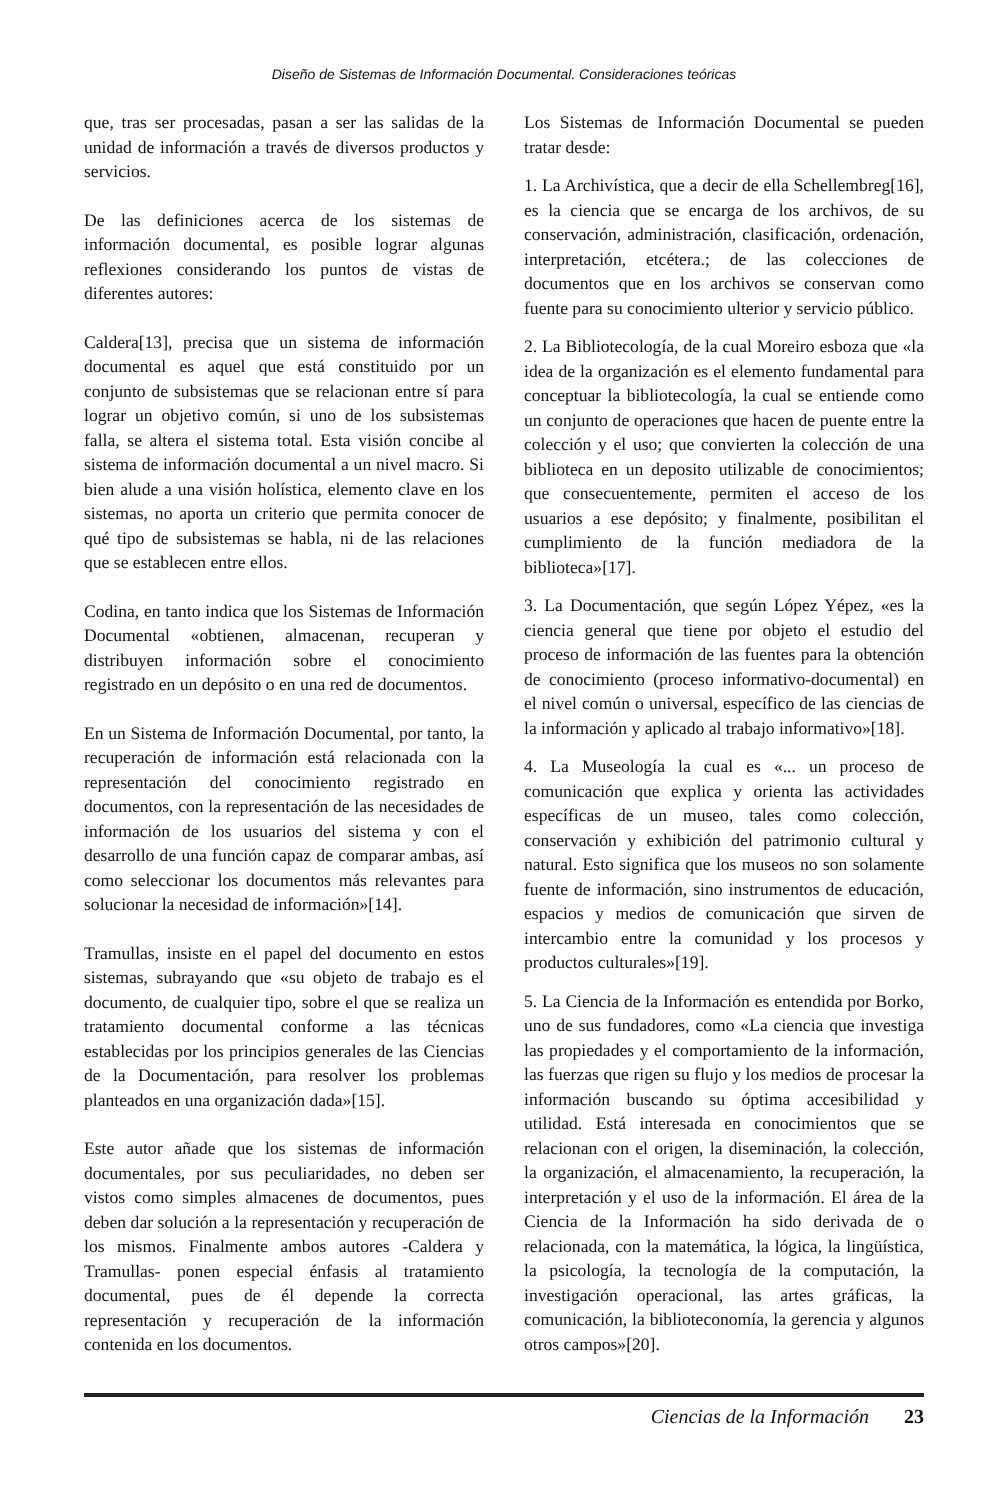Diseño de Sistemas de Información Documental. Consideraciones teóricas
que, tras ser procesadas, pasan a ser las salidas de la unidad de información a través de diversos productos y servicios.
De las definiciones acerca de los sistemas de información documental, es posible lograr algunas reflexiones considerando los puntos de vistas de diferentes autores:
Caldera[13], precisa que un sistema de información documental es aquel que está constituido por un conjunto de subsistemas que se relacionan entre sí para lograr un objetivo común, si uno de los subsistemas falla, se altera el sistema total. Esta visión concibe al sistema de información documental a un nivel macro. Si bien alude a una visión holística, elemento clave en los sistemas, no aporta un criterio que permita conocer de qué tipo de subsistemas se habla, ni de las relaciones que se establecen entre ellos.
Codina, en tanto indica que los Sistemas de Información Documental «obtienen, almacenan, recuperan y distribuyen información sobre el conocimiento registrado en un depósito o en una red de documentos.
En un Sistema de Información Documental, por tanto, la recuperación de información está relacionada con la representación del conocimiento registrado en documentos, con la representación de las necesidades de información de los usuarios del sistema y con el desarrollo de una función capaz de comparar ambas, así como seleccionar los documentos más relevantes para solucionar la necesidad de información»[14].
Tramullas, insiste en el papel del documento en estos sistemas, subrayando que «su objeto de trabajo es el documento, de cualquier tipo, sobre el que se realiza un tratamiento documental conforme a las técnicas establecidas por los principios generales de las Ciencias de la Documentación, para resolver los problemas planteados en una organización dada»[15].
Este autor añade que los sistemas de información documentales, por sus peculiaridades, no deben ser vistos como simples almacenes de documentos, pues deben dar solución a la representación y recuperación de los mismos. Finalmente ambos autores -Caldera y Tramullas- ponen especial énfasis al tratamiento documental, pues de él depende la correcta representación y recuperación de la información contenida en los documentos.
Los Sistemas de Información Documental se pueden tratar desde:
1. La Archivística, que a decir de ella Schellembreg[16], es la ciencia que se encarga de los archivos, de su conservación, administración, clasificación, ordenación, interpretación, etcétera.; de las colecciones de documentos que en los archivos se conservan como fuente para su conocimiento ulterior y servicio público.
2. La Bibliotecología, de la cual Moreiro esboza que «la idea de la organización es el elemento fundamental para conceptuar la bibliotecología, la cual se entiende como un conjunto de operaciones que hacen de puente entre la colección y el uso; que convierten la colección de una biblioteca en un deposito utilizable de conocimientos; que consecuentemente, permiten el acceso de los usuarios a ese depósito; y finalmente, posibilitan el cumplimiento de la función mediadora de la biblioteca»[17].
3. La Documentación, que según López Yépez, «es la ciencia general que tiene por objeto el estudio del proceso de información de las fuentes para la obtención de conocimiento (proceso informativo-documental) en el nivel común o universal, específico de las ciencias de la información y aplicado al trabajo informativo»[18].
4. La Museología la cual es «... un proceso de comunicación que explica y orienta las actividades específicas de un museo, tales como colección, conservación y exhibición del patrimonio cultural y natural. Esto significa que los museos no son solamente fuente de información, sino instrumentos de educación, espacios y medios de comunicación que sirven de intercambio entre la comunidad y los procesos y productos culturales»[19].
5. La Ciencia de la Información es entendida por Borko, uno de sus fundadores, como «La ciencia que investiga las propiedades y el comportamiento de la información, las fuerzas que rigen su flujo y los medios de procesar la información buscando su óptima accesibilidad y utilidad. Está interesada en conocimientos que se relacionan con el origen, la diseminación, la colección, la organización, el almacenamiento, la recuperación, la interpretación y el uso de la información. El área de la Ciencia de la Información ha sido derivada de o relacionada, con la matemática, la lógica, la lingüística, la psicología, la tecnología de la computación, la investigación operacional, las artes gráficas, la comunicación, la biblioteconomía, la gerencia y algunos otros campos»[20].
Ciencias de la Información 23